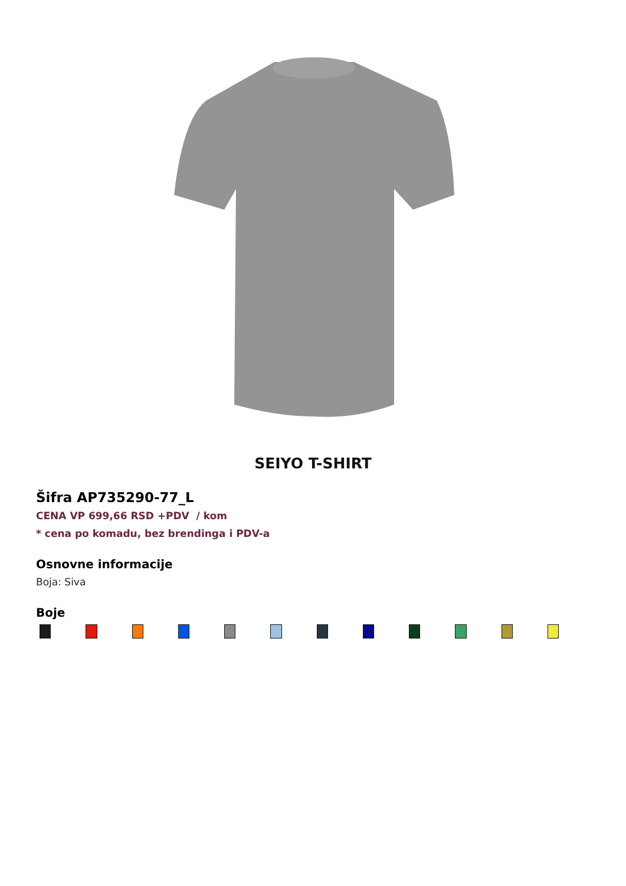SEIYO T-SHIRT
Šifra AP735290-77_L
CENA VP 699,66 RSD +PDV / kom
* cena po komadu, bez brendinga i PDV-a
Osnovne informacije
Boja: Siva
Boje